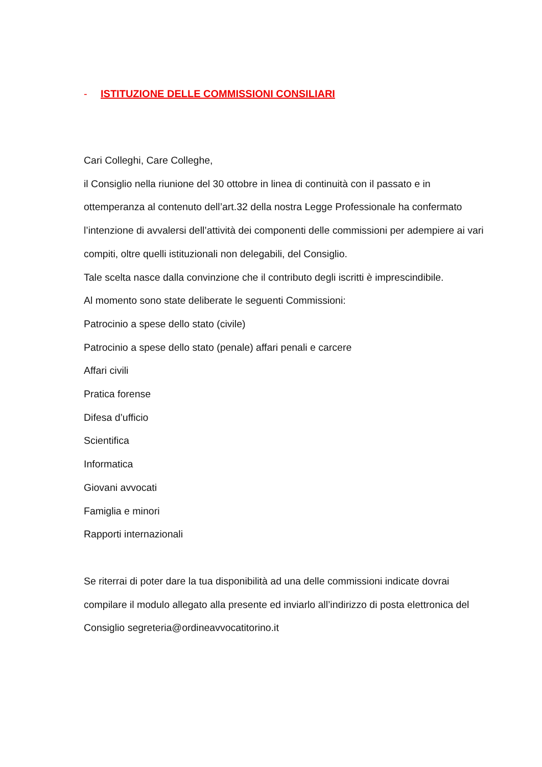- ISTITUZIONE DELLE COMMISSIONI CONSILIARI
Cari Colleghi, Care Colleghe,
il Consiglio nella riunione del 30 ottobre in linea di continuità con il passato e in ottemperanza al contenuto dell’art.32 della nostra Legge Professionale ha confermato l’intenzione di avvalersi dell’attività dei componenti delle commissioni per adempiere ai vari compiti, oltre quelli istituzionali non delegabili, del Consiglio.
Tale scelta nasce dalla convinzione che il contributo degli iscritti è imprescindibile.
Al momento sono state deliberate le seguenti Commissioni:
Patrocinio a spese dello stato (civile)
Patrocinio a spese dello stato (penale) affari penali e carcere
Affari civili
Pratica forense
Difesa d’ufficio
Scientifica
Informatica
Giovani avvocati
Famiglia e minori
Rapporti internazionali
Se riterrai di poter dare la tua disponibilità ad una delle commissioni indicate dovrai compilare il modulo allegato alla presente ed inviarlo all’indirizzo di posta elettronica del Consiglio segreteria@ordineavvocatitorino.it